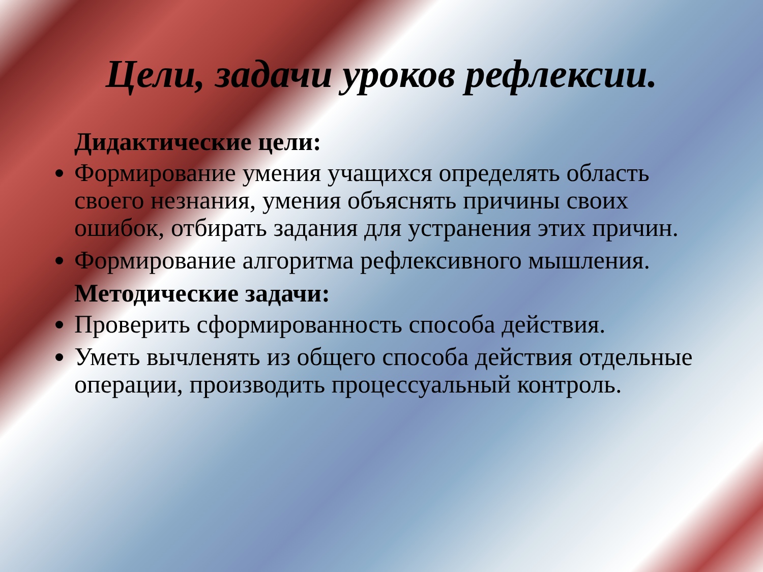Цели, задачи уроков рефлексии.
Дидактические цели:
Формирование умения учащихся определять область своего незнания, умения объяснять причины своих ошибок, отбирать задания для устранения этих причин.
Формирование алгоритма рефлексивного мышления.
Методические задачи:
Проверить сформированность способа действия.
Уметь вычленять из общего способа действия отдельные операции, производить процессуальный контроль.